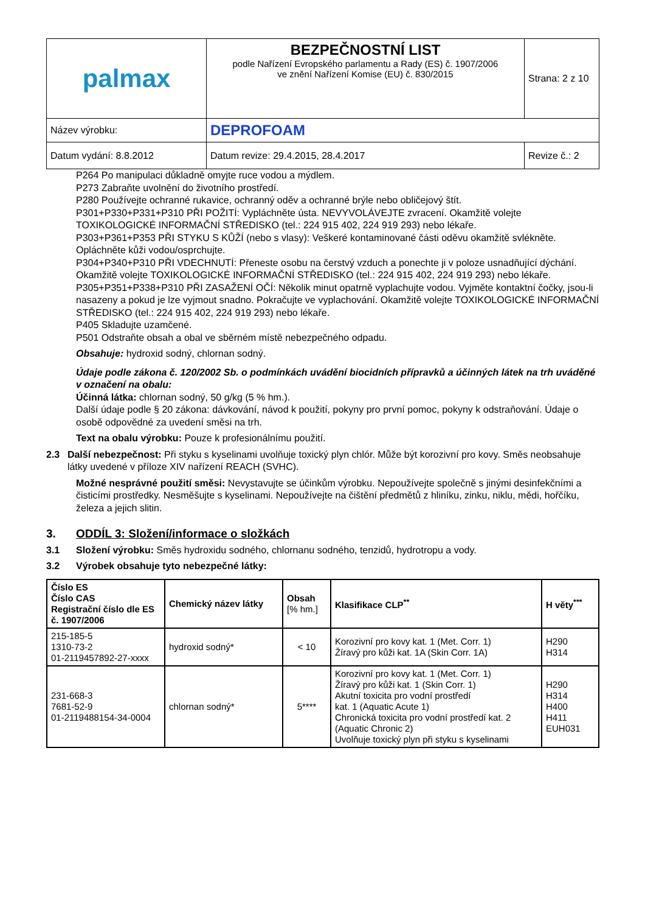| palmax | BEZPEČNOSTNÍ LIST podle Nařízení Evropského parlamentu a Rady (ES) č. 1907/2006 ve znění Nařízení Komise (EU) č. 830/2015 | Strana: 2 z 10 |
| Název výrobku: | DEPROFOAM | |
| Datum vydání: 8.8.2012 | Datum revize: 29.4.2015, 28.4.2017 | Revize č.: 2 |
P264 Po manipulaci důkladně omyjte ruce vodou a mýdlem.
P273 Zabraňte uvolnění do životního prostředí.
P280 Používejte ochranné rukavice, ochranný oděv a ochranné brýle nebo obličejový štít.
P301+P330+P331+P310 PŘI POŽITÍ: Vypláchněte ústa. NEVYVOLÁVEJTE zvracení. Okamžitě volejte TOXIKOLOGICKÉ INFORMAČNÍ STŘEDISKO (tel.: 224 915 402, 224 919 293) nebo lékaře.
P303+P361+P353 PŘI STYKU S KŮŽÍ (nebo s vlasy): Veškeré kontaminované části oděvu okamžitě svlékněte. Opláchněte kůži vodou/osprchujte.
P304+P340+P310 PŘI VDECHNUTÍ: Přeneste osobu na čerstvý vzduch a ponechte ji v poloze usnadňující dýchání. Okamžitě volejte TOXIKOLOGICKÉ INFORMAČNÍ STŘEDISKO (tel.: 224 915 402, 224 919 293) nebo lékaře.
P305+P351+P338+P310 PŘI ZASAŽENÍ OČÍ: Několik minut opatrně vyplachujte vodou. Vyjměte kontaktní čočky, jsou-li nasazeny a pokud je lze vyjmout snadno. Pokračujte ve vyplachování. Okamžitě volejte TOXIKOLOGICKÉ INFORMAČNÍ STŘEDISKO (tel.: 224 915 402, 224 919 293) nebo lékaře.
P405 Skladujte uzamčené.
P501 Odstraňte obsah a obal ve sběrném místě nebezpečného odpadu.
Obsahuje: hydroxid sodný, chlornan sodný.
Údaje podle zákona č. 120/2002 Sb. o podmínkách uvádění biocidních přípravků a účinných látek na trh uváděné v označení na obalu:
Účinná látka: chlornan sodný, 50 g/kg (5 % hm.).
Další údaje podle § 20 zákona: dávkování, návod k použití, pokyny pro první pomoc, pokyny k odstraňování. Údaje o osobě odpovědné za uvedení směsi na trh.
Text na obalu výrobku: Pouze k profesionálnímu použití.
2.3 Další nebezpečnost: Při styku s kyselinami uvolňuje toxický plyn chlór. Může být korozivní pro kovy. Směs neobsahuje látky uvedené v příloze XIV nařízení REACH (SVHC).
Možné nesprávné použití směsi: Nevystavujte se účinkům výrobku. Nepoužívejte společně s jinými desinfekčními a čisticími prostředky. Nesměšujte s kyselinami. Nepoužívejte na čištění předmětů z hliníku, zinku, niklu, mědi, hořčíku, železa a jejich slitin.
3. ODDÍL 3: Složení/informace o složkách
3.1 Složení výrobku: Směs hydroxidu sodného, chlornanu sodného, tenzidů, hydrotropu a vody.
3.2 Výrobek obsahuje tyto nebezpečné látky:
| Číslo ES Číslo CAS Registrační číslo dle ES č. 1907/2006 | Chemický název látky | Obsah [% hm.] | Klasifikace CLP<sup>**</sup> | H věty<sup>***</sup> |
| --- | --- | --- | --- | --- |
| 215-185-5 1310-73-2 01-2119457892-27-xxxx | hydroxid sodný* | < 10 | Korozivní pro kovy kat. 1 (Met. Corr. 1) Žíravý pro kůži kat. 1A (Skin Corr. 1A) | H290 H314 |
| 231-668-3 7681-52-9 01-2119488154-34-0004 | chlornan sodný* | 5**** | Korozivní pro kovy kat. 1 (Met. Corr. 1) Žíravý pro kůži kat. 1 (Skin Corr. 1) Akutní toxicita pro vodní prostředí kat. 1 (Aquatic Acute 1) Chronická toxicita pro vodní prostředí kat. 2 (Aquatic Chronic 2) Uvolňuje toxický plyn při styku s kyselinami | H290 H314 H400 H411 EUH031 |